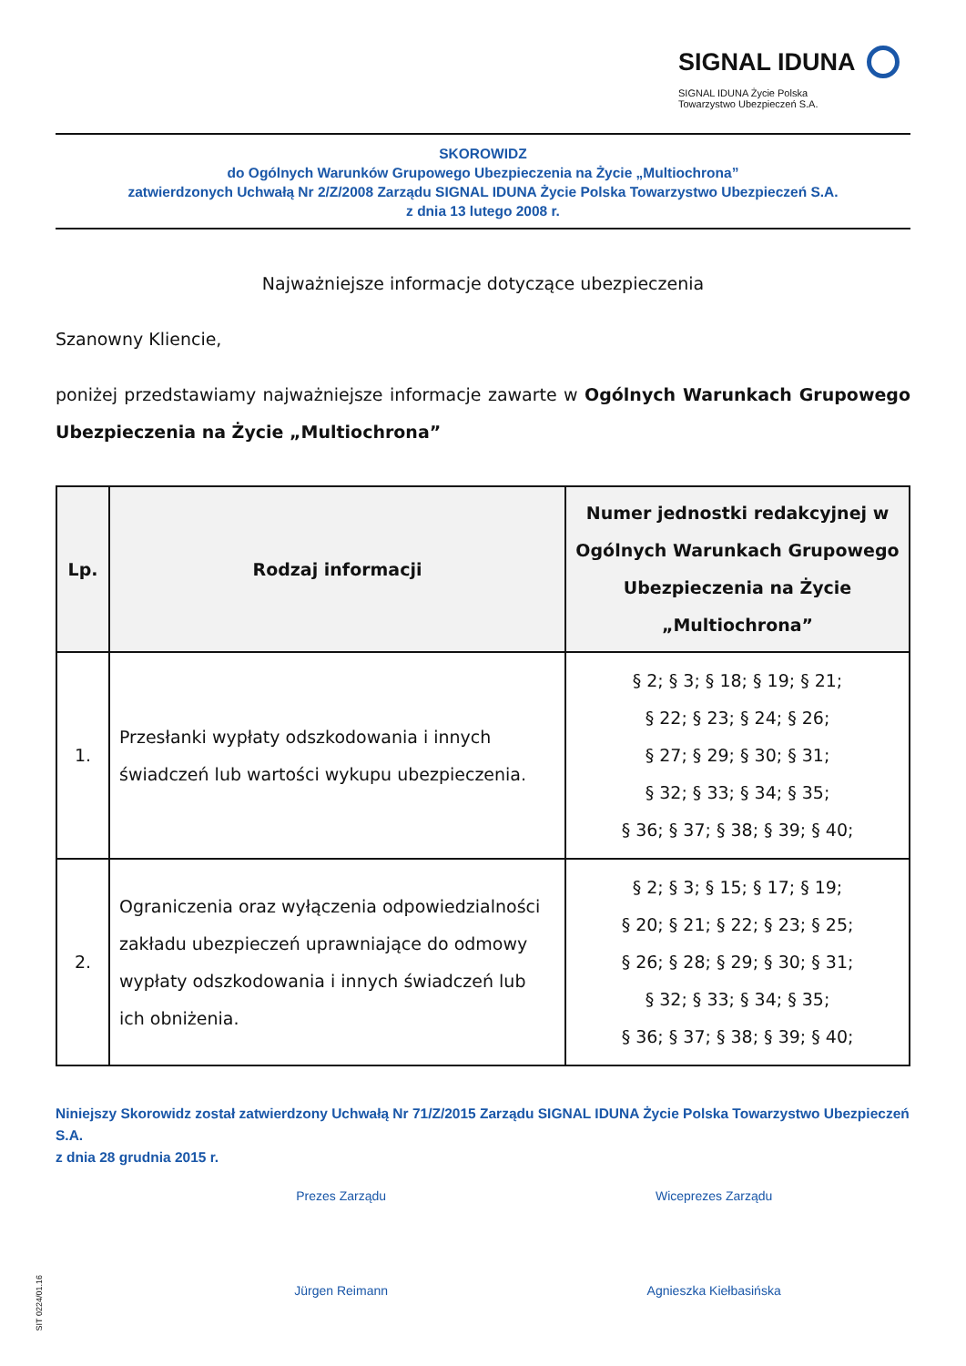SIGNAL IDUNA
SIGNAL IDUNA Życie Polska
Towarzystwo Ubezpieczeń S.A.
SKOROWIDZ
do Ogólnych Warunków Grupowego Ubezpieczenia na Życie „Multiochrona”
zatwierdzonych Uchwałą Nr 2/Z/2008 Zarządu SIGNAL IDUNA Życie Polska Towarzystwo Ubezpieczeń S.A.
z dnia 13 lutego 2008 r.
Najważniejsze informacje dotyczące ubezpieczenia
Szanowny Kliencie,
poniżej przedstawiamy najważniejsze informacje zawarte w Ogólnych Warunkach Grupowego Ubezpieczenia na Życie „Multiochrona”
| Lp. | Rodzaj informacji | Numer jednostki redakcyjnej w Ogólnych Warunkach Grupowego Ubezpieczenia na Życie „Multiochrona” |
| --- | --- | --- |
| 1. | Przesłanki wypłaty odszkodowania i innych świadczeń lub wartości wykupu ubezpieczenia. | § 2; § 3; § 18; § 19; § 21; § 22; § 23; § 24; § 26; § 27; § 29; § 30; § 31; § 32; § 33; § 34; § 35; § 36; § 37; § 38; § 39; § 40; |
| 2. | Ograniczenia oraz wyłączenia odpowiedzialności zakładu ubezpieczeń uprawniające do odmowy wypłaty odszkodowania i innych świadczeń lub ich obniżenia. | § 2; § 3; § 15; § 17; § 19; § 20; § 21; § 22; § 23; § 25; § 26; § 28; § 29; § 30; § 31; § 32; § 33; § 34; § 35; § 36; § 37; § 38; § 39; § 40; |
Niniejszy Skorowidz został zatwierdzony Uchwałą Nr 71/Z/2015 Zarządu SIGNAL IDUNA Życie Polska Towarzystwo Ubezpieczeń S.A.
z dnia 28 grudnia 2015 r.
Prezes Zarządu
Jürgen Reimann
Wiceprezes Zarządu
Agnieszka Kiełbasińska
SIT 0224/01.16